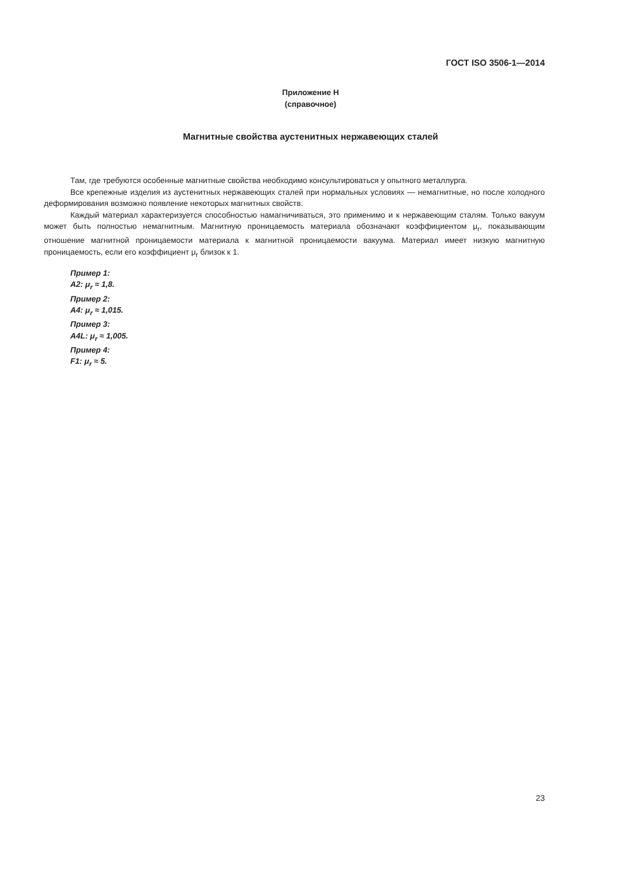ГОСТ ISO 3506-1—2014
Приложение H
(справочное)
Магнитные свойства аустенитных нержавеющих сталей
Там, где требуются особенные магнитные свойства необходимо консультироваться у опытного металлурга.
Все крепежные изделия из аустенитных нержавеющих сталей при нормальных условиях — немагнитные, но после холодного деформирования возможно появление некоторых магнитных свойств.
Каждый материал характеризуется способностью намагничиваться, это применимо и к нержавеющим сталям. Только вакуум может быть полностью немагнитным. Магнитную проницаемость материала обозначают коэффициентом μ<sub>r</sub>, показывающим отношение магнитной проницаемости материала к магнитной проницаемости вакуума. Материал имеет низкую магнитную проницаемость, если его коэффициент μ<sub>r</sub> близок к 1.
Пример 1:
A2: μ<sub>r</sub> ≈ 1,8.
Пример 2:
A4: μ<sub>r</sub> ≈ 1,015.
Пример 3:
A4L: μ<sub>r</sub> ≈ 1,005.
Пример 4:
F1: μ<sub>r</sub> ≈ 5.
23